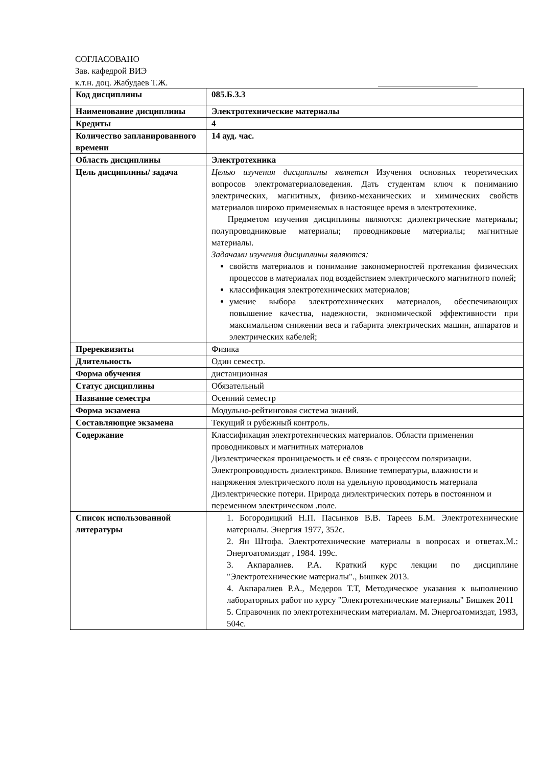СОГЛАСОВАНО
Зав. кафедрой ВИЭ
к.т.н. доц. Жабудаев Т.Ж.
| Код дисциплины | 085.Б.3.3 |
| Наименование дисциплины | Электротехнические материалы |
| Кредиты | 4 |
| Количество запланированного времени | 14 ауд. час. |
| Область дисциплины | Электротехника |
| Цель дисциплины/ задача | Целью изучения дисциплины является Изучения основных теоретических вопросов электроматериаловедения. Дать студентам ключ к пониманию электрических, магнитных, физико-механических и химических свойств материалов широко применяемых в настоящее время в электротехнике. Предметом изучения дисциплины являются: диэлектрические материалы; полупроводниковые материалы; проводниковые материалы; магнитные материалы. Задачами изучения дисциплины являются: свойств материалов и понимание закономерностей протекания физических процессов в материалах под воздействием электрического магнитного полей; классификация электротехнических материалов; умение выбора электротехнических материалов, обеспечивающих повышение качества, надежности, экономической эффективности при максимальном снижении веса и габарита электрических машин, аппаратов и электрических кабелей; |
| Пререквизиты | Физика |
| Длительность | Один семестр. |
| Форма обучения | дистанционная |
| Статус дисциплины | Обязательный |
| Название семестра | Осенний семестр |
| Форма экзамена | Модульно-рейтинговая система знаний. |
| Составляющие экзамена | Текущий и рубежный контроль. |
| Содержание | Классификация электротехнических материалов. Области применения проводниковых и магнитных материалов Диэлектрическая проницаемость и её связь с процессом поляризации. Электропроводность диэлектриков. Влияние температуры, влажности и напряжения электрического поля на удельную проводимость материала Диэлектрические потери. Природа диэлектрических потерь в постоянном и переменном электрическом .поле. |
| Список использованной литературы | 1. Богородицкий Н.П. Пасынков В.В. Тареев Б.М. Электротехнические материалы. Энергия 1977, 352с. 2. Ян Штофа. Электротехнические материалы в вопросах и ответах.М.: Энергоатомиздат , 1984. 199с. 3. Акпаралиев. Р.А. Краткий курс лекции по дисциплине "Электротехнические материалы"., Бишкек 2013. 4. Акпаралиев Р.А., Медеров Т.Т, Методическое указания к выполнению лабораторных работ по курсу "Электротехнические материалы" Бишкек 2011 5. Справочник по электротехническим материалам. М. Энергоатомиздат, 1983, 504с. |